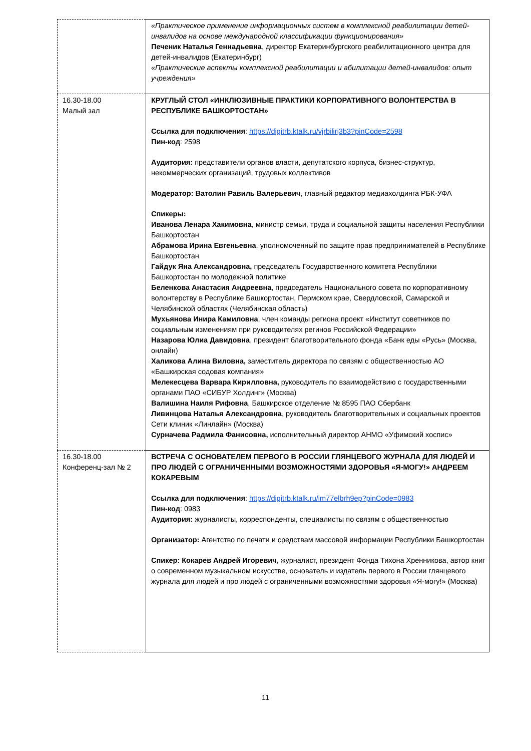| | «Практическое применение информационных систем в комплексной реабилитации детей-инвалидов на основе международной классификации функционирования» Печеник Наталья Геннадьевна , директор Екатеринбургского реабилитационного центра для детей-инвалидов (Екатеринбург) «Практические аспекты комплексной реабилитации и абилитации детей-инвалидов: опыт учреждения» |
| 16.30-18.00 Малый зал | КРУГЛЫЙ СТОЛ «ИНКЛЮЗИВНЫЕ ПРАКТИКИ КОРПОРАТИВНОГО ВОЛОНТЕРСТВА В РЕСПУБЛИКЕ БАШКОРТОСТАН» Ссылка для подключения : https://digitrb.ktalk.ru/vjrbilirj3b3?pinCode=2598 Пин-код : 2598 Аудитория: представители органов власти, депутатского корпуса, бизнес-структур, некоммерческих организаций, трудовых коллективов Модератор: Ватолин Равиль Валерьевич , главный редактор медиахолдинга РБК-УФА Спикеры: Иванова Ленара Хакимовна , министр семьи, труда и социальной защиты населения Республики Башкортостан Абрамова Ирина Евгеньевна , уполномоченный по защите прав предпринимателей в Республике Башкортостан Гайдук Яна Александровна, председатель Государственного комитета Республики Башкортостан по молодежной политике Беленкова Анастасия Андреевна , председатель Национального совета по корпоративному волонтерству в Республике Башкортостан, Пермском крае, Свердловской, Самарской и Челябинской областях (Челябинская область) Мухьянова Инира Камиловна , член команды региона проект «Институт советников по социальным изменениям при руководителях регинов Российской Федерации» Назарова Юлиа Давидовна , президент благотворительного фонда «Банк еды «Русь» (Москва, онлайн) Халикова Алина Виловна, заместитель директора по связям с общественностью АО «Башкирская содовая компания» Мелекесцева Варвара Кирилловна, руководитель по взаимодействию с государственными органами ПАО «СИБУР Холдинг» (Москва) Валишина Наиля Рифовна , Башкирское отделение № 8595 ПАО Сбербанк Ливинцова Наталья Александровна , руководитель благотворительных и социальных проектов Сети клиник «Линлайн» (Москва) Сурначева Радмила Фанисовна, исполнительный директор АНМО «Уфимский хоспис» |
| 16.30-18.00 Конференц-зал № 2 | ВСТРЕЧА С ОСНОВАТЕЛЕМ ПЕРВОГО В РОССИИ ГЛЯНЦЕВОГО ЖУРНАЛА ДЛЯ ЛЮДЕЙ И ПРО ЛЮДЕЙ С ОГРАНИЧЕННЫМИ ВОЗМОЖНОСТЯМИ ЗДОРОВЬЯ «Я-МОГУ!» АНДРЕЕМ КОКАРЕВЫМ Ссылка для подключения : https://digitrb.ktalk.ru/im77elbrh9ep?pinCode=0983 Пин-код : 0983 Аудитория: журналисты, корреспонденты, специалисты по связям с общественностью Организатор: Агентство по печати и средствам массовой информации Республики Башкортостан Спикер: Кокарев Андрей Игоревич , журналист, президент Фонда Тихона Хренникова, автор книг о современном музыкальном искусстве, основатель и издатель первого в России глянцевого журнала для людей и про людей с ограниченными возможностями здоровья «Я-могу!» (Москва) |
11